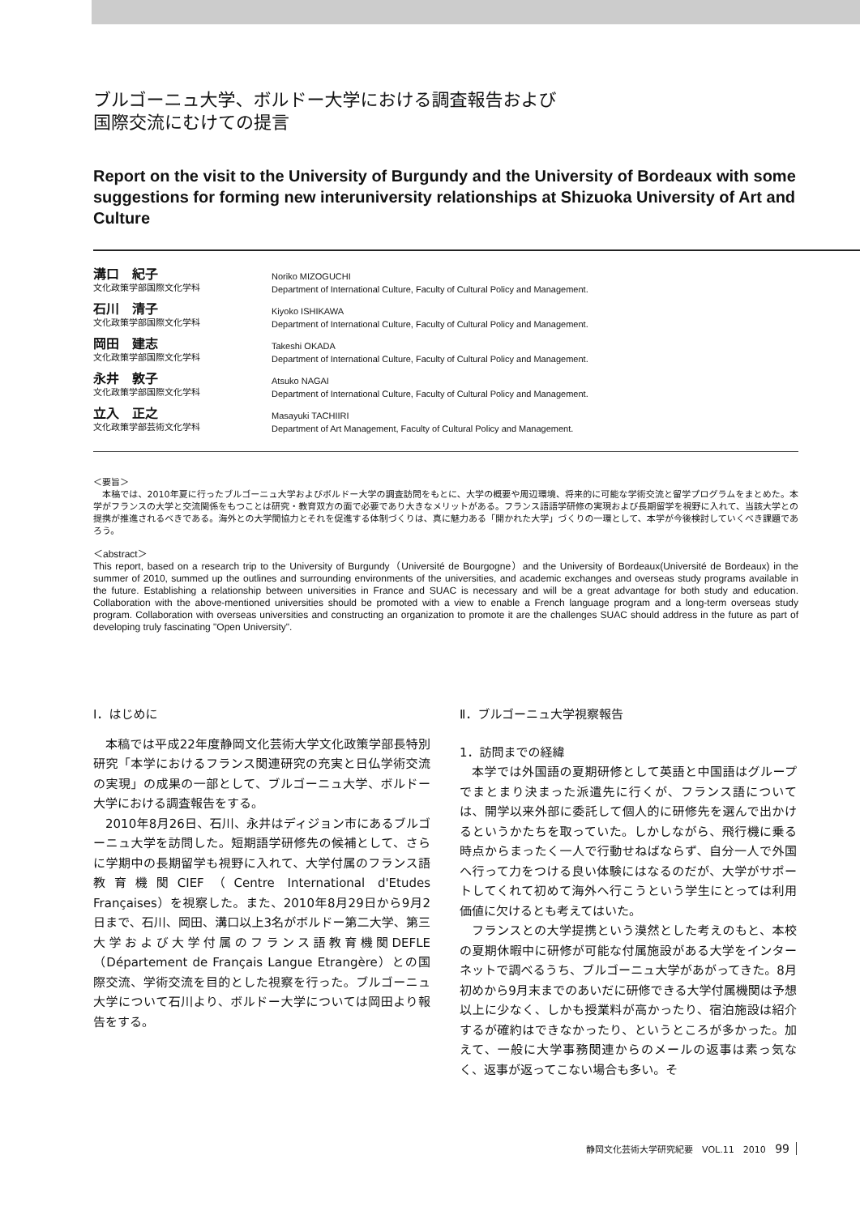ブルゴーニュ大学、ボルドー大学における調査報告および
国際交流にむけての提言
Report on the visit to the University of Burgundy and the University of Bordeaux with some suggestions for forming new interuniversity relationships at Shizuoka University of Art and Culture
溝口　紀子
文化政策学部国際文化学科
Noriko MIZOGUCHI
Department of International Culture, Faculty of Cultural Policy and Management.
石川　清子
文化政策学部国際文化学科
Kiyoko ISHIKAWA
Department of International Culture, Faculty of Cultural Policy and Management.
岡田　建志
文化政策学部国際文化学科
Takeshi OKADA
Department of International Culture, Faculty of Cultural Policy and Management.
永井　敦子
文化政策学部国際文化学科
Atsuko NAGAI
Department of International Culture, Faculty of Cultural Policy and Management.
立入　正之
文化政策学部芸術文化学科
Masayuki TACHIIRI
Department of Art Management, Faculty of Cultural Policy and Management.
＜要旨＞
　本稿では、2010年夏に行ったブルゴーニュ大学およびボルドー大学の調査訪問をもとに、大学の概要や周辺環境、将来的に可能な学術交流と留学プログラムをまとめた。本学がフランスの大学と交流関係をもつことは研究・教育双方の面で必要であり大きなメリットがある。フランス語語学研修の実現および長期留学を視野に入れて、当該大学との提携が推進されるべきである。海外との大学間協力とそれを促進する体制づくりは、真に魅力ある「開かれた大学」づくりの一環として、本学が今後検討していくべき課題であろう。
＜abstract＞
This report, based on a research trip to the University of Burgundy（Université de Bourgogne）and the University of Bordeaux(Université de Bordeaux) in the summer of 2010, summed up the outlines and surrounding environments of the universities, and academic exchanges and overseas study programs available in the future. Establishing a relationship between universities in France and SUAC is necessary and will be a great advantage for both study and education. Collaboration with the above-mentioned universities should be promoted with a view to enable a French language program and a long-term overseas study program. Collaboration with overseas universities and constructing an organization to promote it are the challenges SUAC should address in the future as part of developing truly fascinating "Open University".
Ⅰ．はじめに
本稿では平成22年度静岡文化芸術大学文化政策学部長特別研究「本学におけるフランス関連研究の充実と日仏学術交流の実現」の成果の一部として、ブルゴーニュ大学、ボルドー大学における調査報告をする。
2010年8月26日、石川、永井はディジョン市にあるブルゴーニュ大学を訪問した。短期語学研修先の候補として、さらに学期中の長期留学も視野に入れて、大学付属のフランス語教育機関CIEF（Centre International d'Etudes Françaises）を視察した。また、2010年8月29日から9月2日まで、石川、岡田、溝口以上3名がボルドー第二大学、第三大学および大学付属のフランス語教育機関DEFLE（Département de Français Langue Etrangère）との国際交流、学術交流を目的とした視察を行った。ブルゴーニュ大学について石川より、ボルドー大学については岡田より報告をする。
Ⅱ．ブルゴーニュ大学視察報告
1．訪問までの経緯
本学では外国語の夏期研修として英語と中国語はグループでまとまり決まった派遣先に行くが、フランス語については、開学以来外部に委託して個人的に研修先を選んで出かけるというかたちを取っていた。しかしながら、飛行機に乗る時点からまったく一人で行動せねばならず、自分一人で外国へ行って力をつける良い体験にはなるのだが、大学がサポートしてくれて初めて海外へ行こうという学生にとっては利用価値に欠けるとも考えてはいた。
フランスとの大学提携という漠然とした考えのもと、本校の夏期休暇中に研修が可能な付属施設がある大学をインターネットで調べるうち、ブルゴーニュ大学があがってきた。8月初めから9月末までのあいだに研修できる大学付属機関は予想以上に少なく、しかも授業料が高かったり、宿泊施設は紹介するが確約はできなかったり、というところが多かった。加えて、一般に大学事務関連からのメールの返事は素っ気なく、返事が返ってこない場合も多い。そ
静岡文化芸術大学研究紀要　VOL.11　2010 99